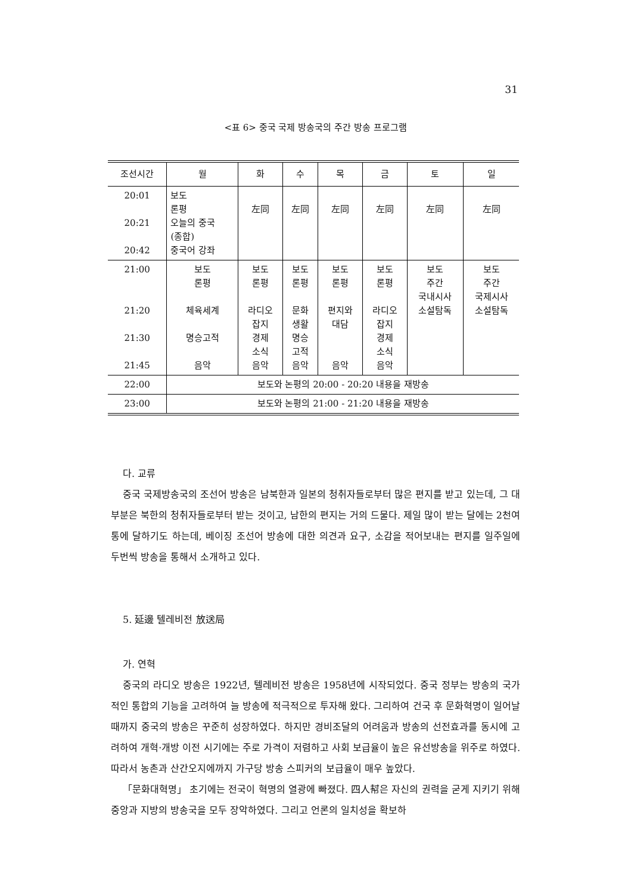31
<표 6> 중국 국제 방송국의 주간 방송 프로그램
| 조선시간 | 월 | 화 | 수 | 목 | 금 | 토 | 일 |
| --- | --- | --- | --- | --- | --- | --- | --- |
| 20:01 20:21 20:42 | 보도 론평 오늘의 중국 (종합) 중국어 강좌 | 左同 | 左同 | 左同 | 左同 | 左同 | 左同 |
| 21:00 21:20 21:30 21:45 | 보도 론평 체육세계 명승고적 음악 | 보도 론평 라디오 잡지 경제 소식 음악 | 보도 론평 문화 생활 명승 고적 음악 | 보도 론평 편지와 대담 음악 | 보도 론평 라디오 잡지 경제 소식 음악 | 보도 주간 국내시사 소설탐독 | 보도 주간 국제시사 소설탐독 |
| 22:00 | 보도와 논평의 20:00 - 20:20 내용을 재방송 | | | | | | |
| 23:00 | 보도와 논평의 21:00 - 21:20 내용을 재방송 | | | | | | |
다. 교류
중국 국제방송국의 조선어 방송은 남북한과 일본의 청취자들로부터 많은 편지를 받고 있는데, 그 대부분은 북한의 청취자들로부터 받는 것이고, 남한의 편지는 거의 드물다. 제일 많이 받는 달에는 2천여통에 달하기도 하는데, 베이징 조선어 방송에 대한 의견과 요구, 소감을 적어보내는 편지를 일주일에 두번씩 방송을 통해서 소개하고 있다.
5. 延邊 텔레비전 放送局
가. 연혁
중국의 라디오 방송은 1922년, 텔레비전 방송은 1958년에 시작되었다. 중국 정부는 방송의 국가적인 통합의 기능을 고려하여 늘 방송에 적극적으로 투자해 왔다. 그리하여 건국 후 문화혁명이 일어날 때까지 중국의 방송은 꾸준히 성장하였다. 하지만 경비조달의 어려움과 방송의 선전효과를 동시에 고려하여 개혁·개방 이전 시기에는 주로 가격이 저렴하고 사회 보급율이 높은 유선방송을 위주로 하였다. 따라서 농촌과 산간오지에까지 가구당 방송 스피커의 보급율이 매우 높았다.
「문화대혁명」 초기에는 전국이 혁명의 열광에 빠졌다. 四人幇은 자신의 권력을 굳게 지키기 위해 중앙과 지방의 방송국을 모두 장악하였다. 그리고 언론의 일치성을 확보하